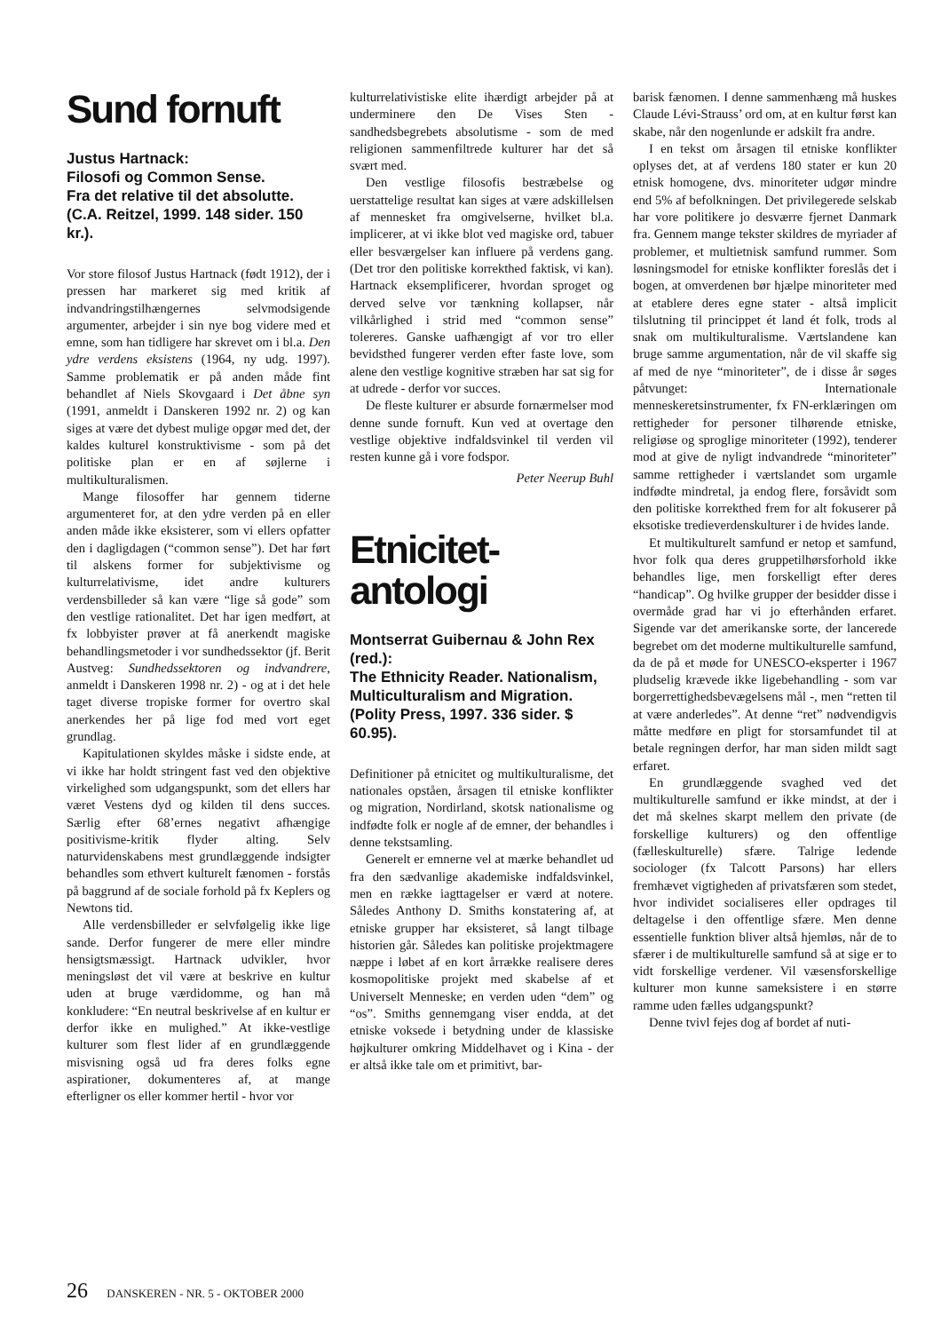Sund fornuft
Justus Hartnack:
Filosofi og Common Sense.
Fra det relative til det absolutte.
(C.A. Reitzel, 1999. 148 sider. 150 kr.).
Vor store filosof Justus Hartnack (født 1912), der i pressen har markeret sig med kritik af indvandringstilhængernes selvmodsigende argumenter, arbejder i sin nye bog videre med et emne, som han tidligere har skrevet om i bl.a. Den ydre verdens eksistens (1964, ny udg. 1997). Samme problematik er på anden måde fint behandlet af Niels Skovgaard i Det åbne syn (1991, anmeldt i Danskeren 1992 nr. 2) og kan siges at være det dybest mulige opgør med det, der kaldes kulturel konstruktivisme - som på det politiske plan er en af søjlerne i multikulturalismen.
Mange filosoffer har gennem tiderne argumenteret for, at den ydre verden på en eller anden måde ikke eksisterer, som vi ellers opfatter den i dagligdagen (“common sense”). Det har ført til alskens former for subjektivisme og kulturrelativisme, idet andre kulturers verdensbilleder så kan være “lige så gode” som den vestlige rationalitet. Det har igen medført, at fx lobbyister prøver at få anerkendt magiske behandlingsmetoder i vor sundhedssektor (jf. Berit Austveg: Sundhedssektoren og indvandrere, anmeldt i Danskeren 1998 nr. 2) - og at i det hele taget diverse tropiske former for overtro skal anerkendes her på lige fod med vort eget grundlag.
Kapitulationen skyldes måske i sidste ende, at vi ikke har holdt stringent fast ved den objektive virkelighed som udgangspunkt, som det ellers har været Vestens dyd og kilden til dens succes. Særlig efter 68’ernes negativt afhængige positivisme-kritik flyder alting. Selv naturvidenskabens mest grundlæggende indsigter behandles som ethvert kulturelt fænomen - forstås på baggrund af de sociale forhold på fx Keplers og Newtons tid.
Alle verdensbilleder er selvfølgelig ikke lige sande. Derfor fungerer de mere eller mindre hensigtsmæssigt. Hartnack udvikler, hvor meningsløst det vil være at beskrive en kultur uden at bruge værdidomme, og han må konkludere: “En neutral beskrivelse af en kultur er derfor ikke en mulighed.” At ikke-vestlige kulturer som flest lider af en grundlæggende misvisning også ud fra deres folks egne aspirationer, dokumenteres af, at mange efterligner os eller kommer hertil - hvor vor
kulturrelativistiske elite ihærdigt arbejder på at underminere den De Vises Sten - sandhedsbegrebets absolutisme - som de med religionen sammenfiltrede kulturer har det så svært med.
Den vestlige filosofis bestræbelse og uerstattelige resultat kan siges at være adskillelsen af mennesket fra omgivelserne, hvilket bl.a. implicerer, at vi ikke blot ved magiske ord, tabuer eller besværgelser kan influere på verdens gang. (Det tror den politiske korrekthed faktisk, vi kan). Hartnack eksemplificerer, hvordan sproget og derved selve vor tænkning kollapser, når vilkårlighed i strid med “common sense” tolereres. Ganske uafhængigt af vor tro eller bevidsthed fungerer verden efter faste love, som alene den vestlige kognitive stræben har sat sig for at udrede - derfor vor succes.
De fleste kulturer er absurde fornærmelser mod denne sunde fornuft. Kun ved at overtage den vestlige objektive indfaldsvinkel til verden vil resten kunne gå i vore fodspor.
Peter Neerup Buhl
Etnicitet-
antologi
Montserrat Guibernau & John Rex (red.):
The Ethnicity Reader. Nationalism, Multiculturalism and Migration.
(Polity Press, 1997. 336 sider. $ 60.95).
Definitioner på etnicitet og multikulturalisme, det nationales opståen, årsagen til etniske konflikter og migration, Nordirland, skotsk nationalisme og indfødte folk er nogle af de emner, der behandles i denne tekstsamling.
Generelt er emnerne vel at mærke behandlet ud fra den sædvanlige akademiske indfaldsvinkel, men en række iagttagelser er værd at notere. Således Anthony D. Smiths konstatering af, at etniske grupper har eksisteret, så langt tilbage historien går. Således kan politiske projektmagere næppe i løbet af en kort årrække realisere deres kosmopolitiske projekt med skabelse af et Universelt Menneske; en verden uden “dem” og “os”. Smiths gennemgang viser endda, at det etniske voksede i betydning under de klassiske højkulturer omkring Middelhavet og i Kina - der er altså ikke tale om et primitivt, bar-
barisk fænomen. I denne sammenhæng må huskes Claude Lévi-Strauss’ ord om, at en kultur først kan skabe, når den nogenlunde er adskilt fra andre.
I en tekst om årsagen til etniske konflikter oplyses det, at af verdens 180 stater er kun 20 etnisk homogene, dvs. minoriteter udgør mindre end 5% af befolkningen. Det privilegerede selskab har vore politikere jo desværre fjernet Danmark fra. Gennem mange tekster skildres de myriader af problemer, et multietnisk samfund rummer. Som løsningsmodel for etniske konflikter foreslås det i bogen, at omverdenen bør hjælpe minoriteter med at etablere deres egne stater - altså implicit tilslutning til princippet ét land ét folk, trods al snak om multikulturalisme. Værtslandene kan bruge samme argumentation, når de vil skaffe sig af med de nye “minoriteter”, de i disse år søges påtvunget: Internationale menneskeretsinstrumenter, fx FN-erklæringen om rettigheder for personer tilhørende etniske, religiøse og sproglige minoriteter (1992), tenderer mod at give de nyligt indvandrede “minoriteter” samme rettigheder i værtslandet som urgamle indfødte mindretal, ja endog flere, forsåvidt som den politiske korrekthed frem for alt fokuserer på eksotiske tredieverdenskulturer i de hvides lande.
Et multikulturelt samfund er netop et samfund, hvor folk qua deres gruppetilhørsforhold ikke behandles lige, men forskelligt efter deres “handicap”. Og hvilke grupper der besidder disse i overmåde grad har vi jo efterhånden erfaret. Sigende var det amerikanske sorte, der lancerede begrebet om det moderne multikulturelle samfund, da de på et møde for UNESCO-eksperter i 1967 pludselig krævede ikke ligebehandling - som var borgerrettighedsbevægelsens mål -, men “retten til at være anderledes”. At denne “ret” nødvendigvis måtte medføre en pligt for storsamfundet til at betale regningen derfor, har man siden mildt sagt erfaret.
En grundlæggende svaghed ved det multikulturelle samfund er ikke mindst, at der i det må skelnes skarpt mellem den private (de forskellige kulturers) og den offentlige (fælleskulturelle) sfære. Talrige ledende sociologer (fx Talcott Parsons) har ellers fremhævet vigtigheden af privatsfæren som stedet, hvor individet socialiseres eller opdrages til deltagelse i den offentlige sfære. Men denne essentielle funktion bliver altså hjemløs, når de to sfærer i de multikulturelle samfund så at sige er to vidt forskellige verdener. Vil væsensforskellige kulturer mon kunne sameksistere i en større ramme uden fælles udgangspunkt?
Denne tvivl fejes dog af bordet af nuti-
26 DANSKEREN - NR. 5 - OKTOBER 2000